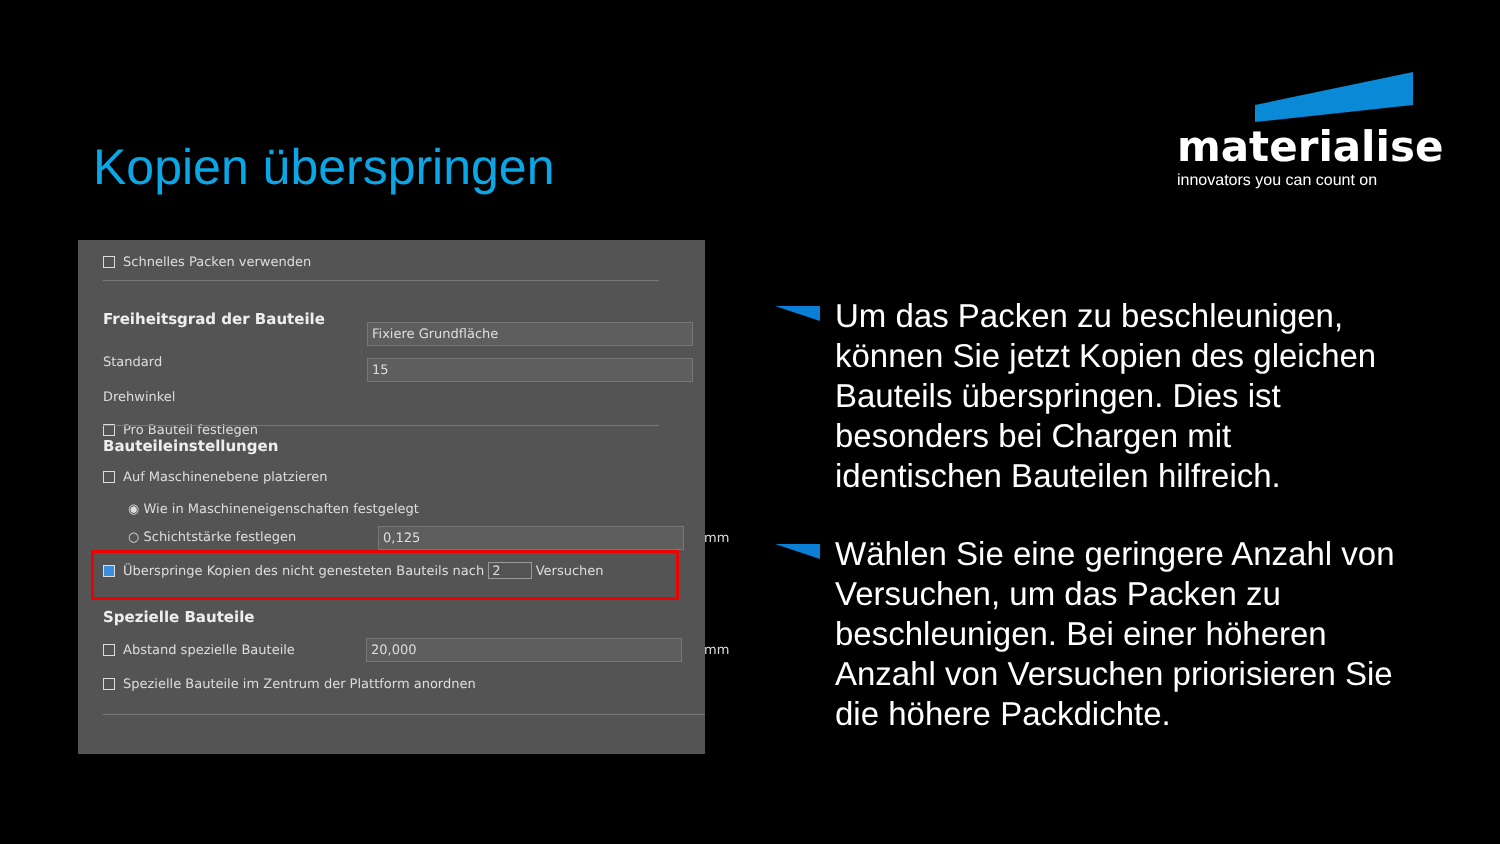Kopien überspringen
materialise
innovators you can count on
Schnelles Packen verwenden
Freiheitsgrad der Bauteile
Standard
Fixiere Grundfläche
Drehwinkel
15
Pro Bauteil festlegen
Bauteileinstellungen
Auf Maschinenebene platzieren
◉ Wie in Maschineneigenschaften festgelegt
○ Schichtstärke festlegen 0,125 mm
Überspringe Kopien des nicht genesteten Bauteils nach 2 Versuchen
Spezielle Bauteile
Abstand spezielle Bauteile 20,000 mm
Spezielle Bauteile im Zentrum der Plattform anordnen
Um das Packen zu beschleunigen, können Sie jetzt Kopien des gleichen Bauteils überspringen. Dies ist besonders bei Chargen mit identischen Bauteilen hilfreich.
Wählen Sie eine geringere Anzahl von Versuchen, um das Packen zu beschleunigen. Bei einer höheren Anzahl von Versuchen priorisieren Sie die höhere Packdichte.